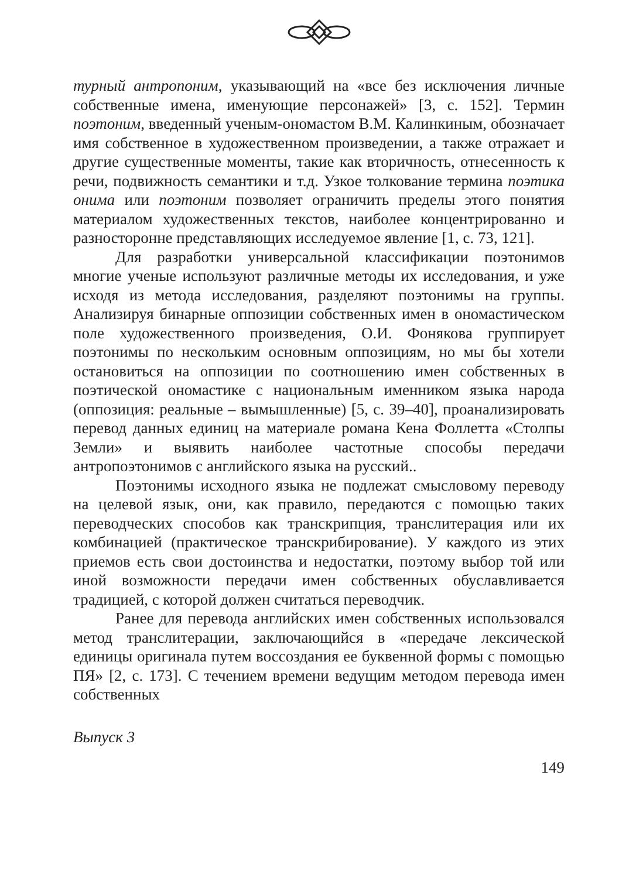турный антропоним, указывающий на «все без исключения личные собственные имена, именующие персонажей» [3, с. 152]. Термин поэтоним, введенный ученым-ономастом В.М. Калинкиным, обозначает имя собственное в художественном произведении, а также отражает и другие существенные моменты, такие как вторичность, отнесенность к речи, подвижность семантики и т.д. Узкое толкование термина поэтика онима или поэтоним позволяет ограничить пределы этого понятия материалом художественных текстов, наиболее концентрированно и разносторонне представляющих исследуемое явление [1, с. 73, 121].
Для разработки универсальной классификации поэтонимов многие ученые используют различные методы их исследования, и уже исходя из метода исследования, разделяют поэтонимы на группы. Анализируя бинарные оппозиции собственных имен в ономастическом поле художественного произведения, О.И. Фонякова группирует поэтонимы по нескольким основным оппозициям, но мы бы хотели остановиться на оппозиции по соотношению имен собственных в поэтической ономастике с национальным именником языка народа (оппозиция: реальные – вымышленные) [5, с. 39–40], проанализировать перевод данных единиц на материале романа Кена Фоллетта «Столпы Земли» и выявить наиболее частотные способы передачи антропоэтонимов с английского языка на русский..
Поэтонимы исходного языка не подлежат смысловому переводу на целевой язык, они, как правило, передаются с помощью таких переводческих способов как транскрипция, транслитерация или их комбинацией (практическое транскрибирование). У каждого из этих приемов есть свои достоинства и недостатки, поэтому выбор той или иной возможности передачи имен собственных обуславливается традицией, с которой должен считаться переводчик.
Ранее для перевода английских имен собственных использовался метод транслитерации, заключающийся в «передаче лексической единицы оригинала путем воссоздания ее буквенной формы с помощью ПЯ» [2, с. 173]. С течением времени ведущим методом перевода имен собственных
Выпуск 3
149